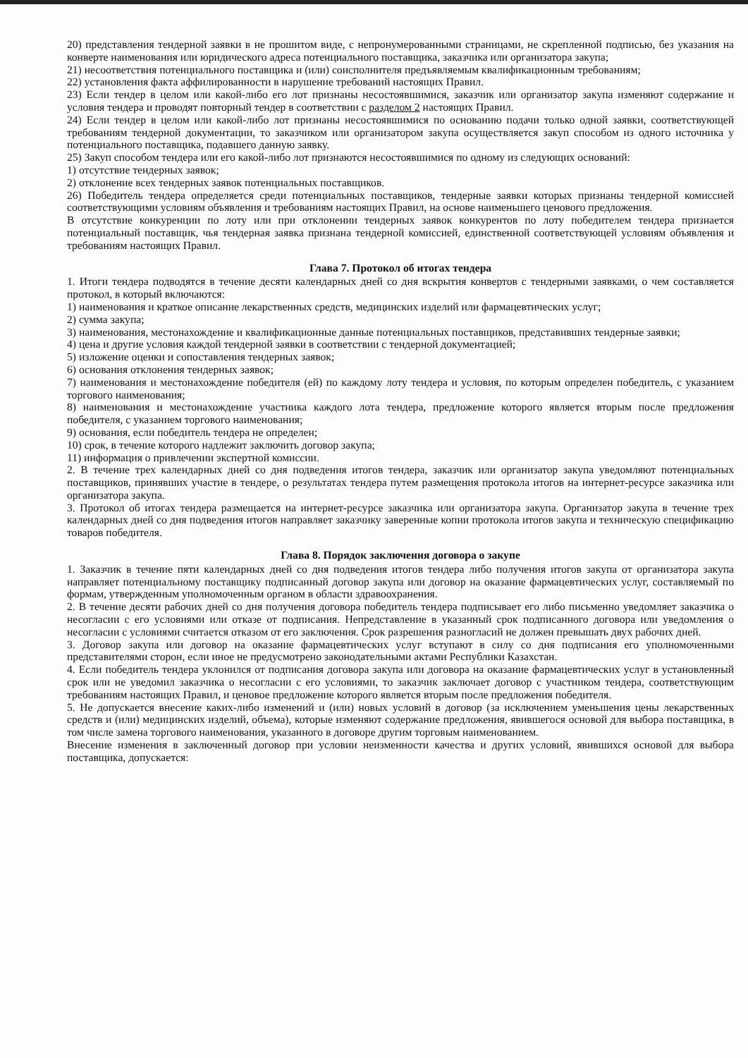20) представления тендерной заявки в не прошитом виде, с непронумерованными страницами, не скрепленной подписью, без указания на конверте наименования или юридического адреса потенциального поставщика, заказчика или организатора закупа;
21) несоответствия потенциального поставщика и (или) соисполнителя предъявляемым квалификационным требованиям;
22) установления факта аффилированности в нарушение требований настоящих Правил.
23) Если тендер в целом или какой-либо его лот признаны несостоявшимися, заказчик или организатор закупа изменяют содержание и условия тендера и проводят повторный тендер в соответствии с разделом 2 настоящих Правил.
24) Если тендер в целом или какой-либо лот признаны несостоявшимися по основанию подачи только одной заявки, соответствующей требованиям тендерной документации, то заказчиком или организатором закупа осуществляется закуп способом из одного источника у потенциального поставщика, подавшего данную заявку.
25) Закуп способом тендера или его какой-либо лот признаются несостоявшимися по одному из следующих оснований:
1) отсутствие тендерных заявок;
2) отклонение всех тендерных заявок потенциальных поставщиков.
26) Победитель тендера определяется среди потенциальных поставщиков, тендерные заявки которых признаны тендерной комиссией соответствующими условиям объявления и требованиям настоящих Правил, на основе наименьшего ценового предложения.
В отсутствие конкуренции по лоту или при отклонении тендерных заявок конкурентов по лоту победителем тендера признается потенциальный поставщик, чья тендерная заявка признана тендерной комиссией, единственной соответствующей условиям объявления и требованиям настоящих Правил.
Глава 7. Протокол об итогах тендера
1. Итоги тендера подводятся в течение десяти календарных дней со дня вскрытия конвертов с тендерными заявками, о чем составляется протокол, в который включаются:
1) наименования и краткое описание лекарственных средств, медицинских изделий или фармацевтических услуг;
2) сумма закупа;
3) наименования, местонахождение и квалификационные данные потенциальных поставщиков, представивших тендерные заявки;
4) цена и другие условия каждой тендерной заявки в соответствии с тендерной документацией;
5) изложение оценки и сопоставления тендерных заявок;
6) основания отклонения тендерных заявок;
7) наименования и местонахождение победителя (ей) по каждому лоту тендера и условия, по которым определен победитель, с указанием торгового наименования;
8) наименования и местонахождение участника каждого лота тендера, предложение которого является вторым после предложения победителя, с указанием торгового наименования;
9) основания, если победитель тендера не определен;
10) срок, в течение которого надлежит заключить договор закупа;
11) информация о привлечении экспертной комиссии.
2. В течение трех календарных дней со дня подведения итогов тендера, заказчик или организатор закупа уведомляют потенциальных поставщиков, принявших участие в тендере, о результатах тендера путем размещения протокола итогов на интернет-ресурсе заказчика или организатора закупа.
3. Протокол об итогах тендера размещается на интернет-ресурсе заказчика или организатора закупа. Организатор закупа в течение трех календарных дней со дня подведения итогов направляет заказчику заверенные копии протокола итогов закупа и техническую спецификацию товаров победителя.
Глава 8. Порядок заключения договора о закупе
1. Заказчик в течение пяти календарных дней со дня подведения итогов тендера либо получения итогов закупа от организатора закупа направляет потенциальному поставщику подписанный договор закупа или договор на оказание фармацевтических услуг, составляемый по формам, утвержденным уполномоченным органом в области здравоохранения.
2. В течение десяти рабочих дней со дня получения договора победитель тендера подписывает его либо письменно уведомляет заказчика о несогласии с его условиями или отказе от подписания. Непредставление в указанный срок подписанного договора или уведомления о несогласии с условиями считается отказом от его заключения. Срок разрешения разногласий не должен превышать двух рабочих дней.
3. Договор закупа или договор на оказание фармацевтических услуг вступают в силу со дня подписания его уполномоченными представителями сторон, если иное не предусмотрено законодательными актами Республики Казахстан.
4. Если победитель тендера уклонился от подписания договора закупа или договора на оказание фармацевтических услуг в установленный срок или не уведомил заказчика о несогласии с его условиями, то заказчик заключает договор с участником тендера, соответствующим требованиям настоящих Правил, и ценовое предложение которого является вторым после предложения победителя.
5. Не допускается внесение каких-либо изменений и (или) новых условий в договор (за исключением уменьшения цены лекарственных средств и (или) медицинских изделий, объема), которые изменяют содержание предложения, явившегося основой для выбора поставщика, в том числе замена торгового наименования, указанного в договоре другим торговым наименованием.
Внесение изменения в заключенный договор при условии неизменности качества и других условий, явившихся основой для выбора поставщика, допускается: